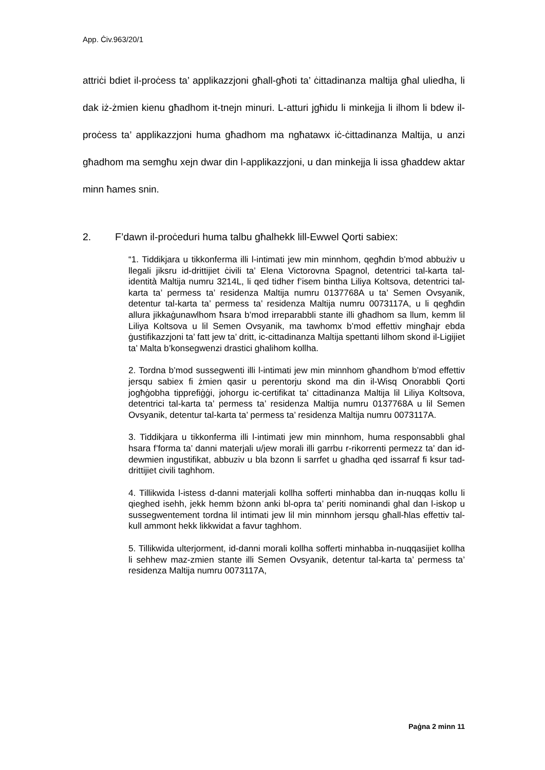App. Ċiv.963/20/1
attriċi bdiet il-proċess ta’ applikazzjoni għall-għoti ta’ ċittadinanza maltija għal uliedha, li dak iż-żmien kienu għadhom it-tnejn minuri. L-atturi jgħidu li minkejja li ilhom li bdew il-proċess ta’ applikazzjoni huma għadhom ma ngħatawx iċ-ċittadinanza Maltija, u anzi għadhom ma semgħu xejn dwar din l-applikazzjoni, u dan minkejja li issa għaddew aktar minn ħames snin.
2. F’dawn il-proċeduri huma talbu għalhekk lill-Ewwel Qorti sabiex:
“1. Tiddikjara u tikkonferma illi l-intimati jew min minnhom, qegħdin b’mod abbużiv u llegali jiksru id-drittijiet ċivili ta’ Elena Victorovna Spagnol, detentrici tal-karta tal-identità Maltija numru 3214L, li qed tidher f’isem bintha Liliya Koltsova, detentrici tal-karta ta’ permess ta’ residenza Maltija numru 0137768A u ta’ Semen Ovsyanik, detentur tal-karta ta’ permess ta’ residenza Maltija numru 0073117A, u li qegħdin allura jikkaġunawlhom ħsara b’mod irreparabbli stante illi għadhom sa llum, kemm lil Liliya Koltsova u lil Semen Ovsyanik, ma tawhomx b’mod effettiv mingħajr ebda ġustifikazzjoni ta’ fatt jew ta’ dritt, ic-cittadinanza Maltija spettanti lilhom skond il-Ligijiet ta’ Malta b’konsegwenzi drastici ghalihom kollha.
2. Tordna b’mod sussegwenti illi l-intimati jew min minnhom għandhom b’mod effettiv jersqu sabiex fi żmien qasir u perentorju skond ma din il-Wisq Onorabbli Qorti jogħġobha tipprefiġġi, johorgu ic-certifikat ta’ cittadinanza Maltija lil Liliya Koltsova, detentrici tal-karta ta’ permess ta’ residenza Maltija numru 0137768A u lil Semen Ovsyanik, detentur tal-karta ta’ permess ta’ residenza Maltija numru 0073117A.
3. Tiddikjara u tikkonferma illi l-intimati jew min minnhom, huma responsabbli ghal hsara f’forma ta’ danni materjali u/jew morali illi garrbu r-rikorrenti permezz ta’ dan id-dewmien ingustifikat, abbuziv u bla bzonn li sarrfet u ghadha qed issarraf fi ksur tad-drittijiet civili taghhom.
4. Tillikwida l-istess d-danni materjali kollha sofferti minhabba dan in-nuqqas kollu li qieghed isehh, jekk hemm bżonn anki bl-opra ta’ periti nominandi ghal dan l-iskop u sussegwentement tordna lil intimati jew lil min minnhom jersqu għall-ħlas effettiv tal-kull ammont hekk likkwidat a favur taghhom.
5. Tillikwida ulterjorment, id-danni morali kollha sofferti minhabba in-nuqqasijiet kollha li sehhew maz-zmien stante illi Semen Ovsyanik, detentur tal-karta ta’ permess ta’ residenza Maltija numru 0073117A,
Paġna 2 minn 11